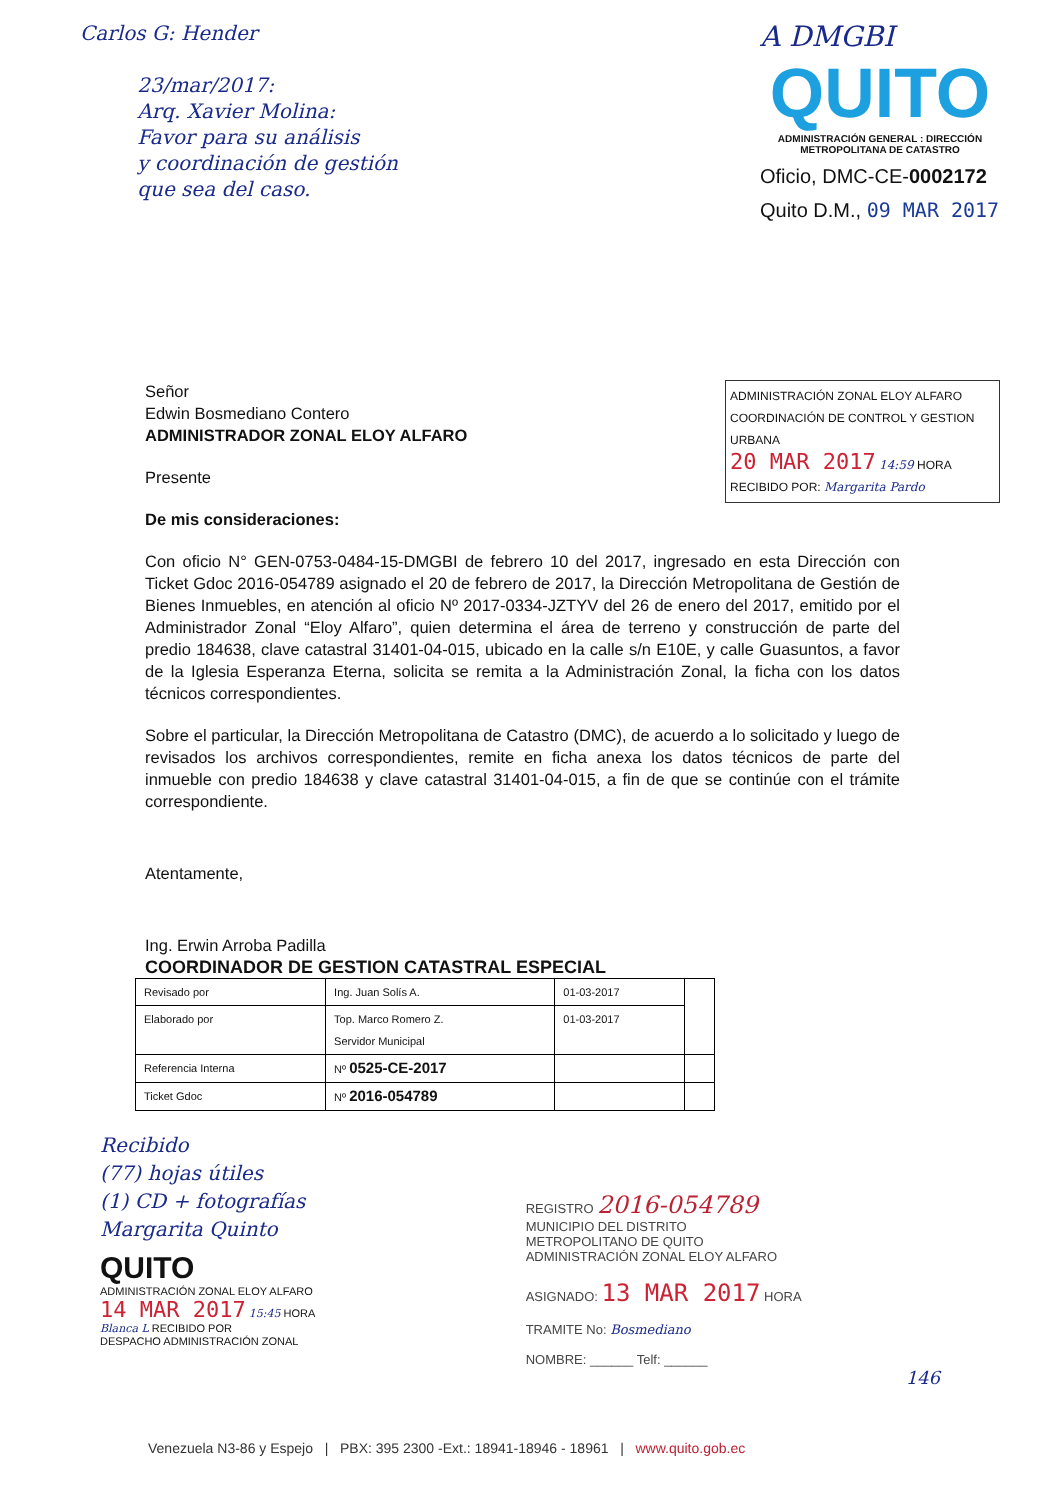Carlos G: Hender
23/mar/2017:
Arq. Xavier Molina:
Favor para su análisis
y coordinación de gestión
que sea del caso.
A DMGBI
QUITO
ADMINISTRACIÓN GENERAL : DIRECCIÓN METROPOLITANA DE CATASTRO
Oficio, DMC-CE-0002172
Quito D.M., 09 MAR 2017
ADMINISTRACIÓN ZONAL ELOY ALFARO
COORDINACIÓN DE CONTROL Y GESTION URBANA
20 MAR 2017 14:59 HORA
RECIBIDO POR: Margarita Pardo
Señor
Edwin Bosmediano Contero
ADMINISTRADOR ZONAL ELOY ALFARO
Presente
De mis consideraciones:
Con oficio N° GEN-0753-0484-15-DMGBI de febrero 10 del 2017, ingresado en esta Dirección con Ticket Gdoc 2016-054789 asignado el 20 de febrero de 2017, la Dirección Metropolitana de Gestión de Bienes Inmuebles, en atención al oficio Nº 2017-0334-JZTYV del 26 de enero del 2017, emitido por el Administrador Zonal “Eloy Alfaro”, quien determina el área de terreno y construcción de parte del predio 184638, clave catastral 31401-04-015, ubicado en la calle s/n E10E, y calle Guasuntos, a favor de la Iglesia Esperanza Eterna, solicita se remita a la Administración Zonal, la ficha con los datos técnicos correspondientes.
Sobre el particular, la Dirección Metropolitana de Catastro (DMC), de acuerdo a lo solicitado y luego de revisados los archivos correspondientes, remite en ficha anexa los datos técnicos de parte del inmueble con predio 184638 y clave catastral 31401-04-015, a fin de que se continúe con el trámite correspondiente.
Atentamente,
Ing. Erwin Arroba Padilla
COORDINADOR DE GESTION CATASTRAL ESPECIAL
| Revisado por | Ing. Juan Solís A. | 01-03-2017 | |
| Elaborado por | Top. Marco Romero Z. Servidor Municipal | 01-03-2017 | |
| Referencia Interna | Nº 0525-CE-2017 | | |
| Ticket Gdoc | Nº 2016-054789 | | |
Recibido
(77) hojas útiles
(1) CD + fotografías
Margarita Quinto
QUITO
ADMINISTRACIÓN ZONAL ELOY ALFARO
14 MAR 2017 15:45 HORA
Blanca L RECIBIDO POR
DESPACHO ADMINISTRACIÓN ZONAL
REGISTRO 2016-054789
MUNICIPIO DEL DISTRITO
METROPOLITANO DE QUITO
ADMINISTRACIÓN ZONAL ELOY ALFARO
ASIGNADO: 13 MAR 2017 HORA
TRAMITE No: Bosmediano
NOMBRE: ______ Telf: ______
146
Venezuela N3-86 y Espejo | PBX: 395 2300 -Ext.: 18941-18946 - 18961 | www.quito.gob.ec